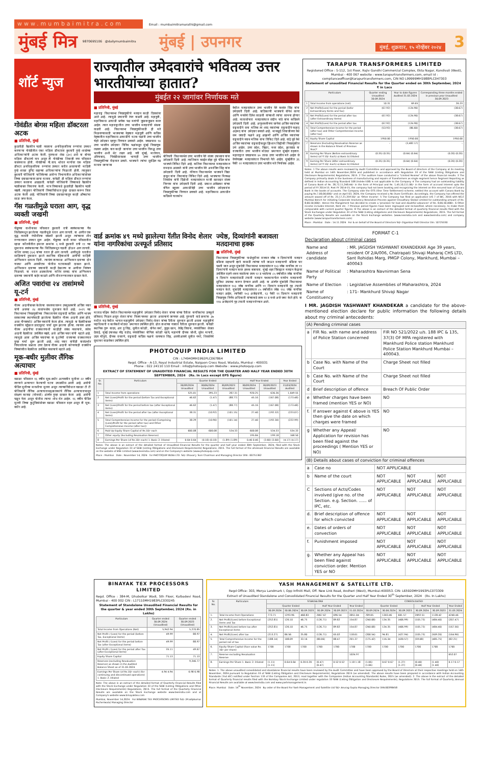www.mumbaimitra.com Email : mumbaimitramarathi@gmail.com
मुंबई मित्र 9870695106 @dailymumbaimitra मुंबई | उपनगर 3
मुंबई, शुक्रवार, १५ नोव्हेंबर २०२४
शॉर्ट न्युज
गोवंडीत बोगस महिला डॉक्टरला अटक
■ प्रतिनिधी, मुंबई
कुठलीही वैद्यकीय पदवी नसताना अनधिकृतरित्या रुग्णांवर उपचार करणाऱ्या गोवंडीतील एका महिला डॉक्टरला बुधवारी गुन्हे शाखेच्या अधिकाऱ्यांनी अटक केली. गुलफशा शेख (३०) असे या बोगस महिला डॉक्टरचे नाव असून ती गोवंडीच्या शिवाजी नगर परिसरात वास्तव्यास होती. गोवंडीच्या पी.वाय. थोरात मार्गावर एक महिला डॉक्टर अनधिकृतरित्या रुग्णांवर उपचार करीत असल्याची माहिती गुन्हे शाखा युनिट सहाच्या अधिकाऱ्यांना मिळाली होती. त्यानुसार बुधवारी पोलिसांनी पालिकेच्या आरोग्य विभागातील अधिकाऱ्यांसोबत तिच्या दवाखान्यावर छापा घातला. यावेळी ही महिला डॉक्टर रुग्णांवर उपचार करताना आढळली. यावेळी पोलिसांनी तिच्याकडे वैद्यकीय पदवीबाबत विचारणा केली. मात्र तिच्याकडे कुठलीही वैद्यकीय पदवी नव्हती. त्यानुसार पोलिसांनी तिच्याविरोधात गुन्हा दाखल करून तिला अटक केली आहे. पोलिसांनी तिच्या दवाखान्यातून काही औषधांचा साठा जप्त केला.
गॅस गळतीमुळे घराला आग, वृद्ध व्यक्ती जखमी
■ प्रतिनिधी, मुंबई
चेंबूरच्या वाशीनाका परिसरात बुधवारी रात्री स्वयंपाकाच्या गॅस सिलेंडरमधून झालेल्या गळतीमुळे घरात आग लागली. या आगीत एक वृद्ध व्यक्ती गंभीररित्या जखमी झाली असून त्यांच्यावर शीव रुग्णालयात उपचार सुरू आहेत. चेंबूरच्या वाशी नाका परिसरातील म्हाडा कॉलनीतील इमारत क्रमांक ६ मध्ये बुधवारी रात्री ११ च्या सुमारास स्वयंपाकाच्या गॅस सिलिंडरमधून गळती होऊन आग लागली. नाशिर सय्यद (६०) यांच्या घरात ही आग लागली. आगीमुळे घरातील साहित्याचे नुकसान झाले स्थानिक रहिवाशांनी आगीची माहिती अग्निशमन दलाला दिली. त्यानंतर तात्काळ अग्निशमन दलाच्या दोन गाड्या आणि आरसीएफ पोलीस घटनास्थळी दाखल झाले. अग्निशमन दलाच्या जवानांनी काही वेळातच या आगीवर नियंत्रण मिळवले. या घरात अडकलेल्या नाशिर सय्यद यांना अग्निशमन दलाच्या जवानांनी बाहेर काढले आणि शीव रुग्णालयात दाखल केले.
अजित पवारांचा २४ तासांमध्ये यू-टर्न
■ प्रतिनिधी, मुंबई
गौतम अदानींबाबत केलेल्या वक्तव्यावरून उपमुख्यमंत्री अजित पवार यांनी अवघ्या २४ तासांमध्येच घुमजाव केले आहे. २०१९ च्या विधानसभा निवडणुकीच्या निकालानंतर राष्ट्रवादी काँग्रेस आणि भाजप सरकारच्या स्थापनेसाठी झालेल्या बैठकीत गौतम अदानी हजर होते, असा गौप्यस्फोट अजित पवारांनी केला होता. त्यामुळे या बैठकीबाबत राजकीय वर्तुळात उलटसुलट चर्चा सुरू झाल्या होत्या. त्यानंतर आता गौतम अदानींचा राजकारणाशी काहीही संबंध नसल्याचे, तसेच अदानी बैठकीला उपस्थित नव्हते, असे अजित पवार यांनी म्हटले आहे. त्यामुळे आता अजित पवारांच्या या यू-टर्नची राज्याच्या राजकारणात पुन्हा चर्चा सुरू झाली आहे. शरद पवार यांनीही यासंदर्भात विचारलेल्या प्रश्नाला उत्तर देताना गौतम अदानी कोणत्याही राजकीय विषयांवरील बैठकीला उपस्थित नसल्याचे म्हटले आहे.
मूक-बधीर मुलीवर लैंगिक अत्याचार
■ प्रतिनिधी, मुंबई
वडाळा परिसरात १६ वर्षीय मूक-बधीर अल्पवयीन मुलीवर २२ वर्षीय तरुणाने अत्याचार केल्याची घटना उघडकीस आली आहे. आरोपी पीडित मुलीच्या मावशीचा मुलगा असून त्याच्याविरोधात वडाळा टी टी पोलिसांनी लैंगिक अत्याचारासह,बालकांचे लैंगिक अत्याचारापासून संरक्षण कायदा (पोक्सो) अंतर्गत गुन्हा दाखल केला आहे. आरोपी पळून गेला असून पोलीस त्याचा शोध घेत आहेत. १६ वर्षीय पीडित मुलगी तिच्या कुटुंबियांसोबत वडाळा परिसरात राहत असून ती मूक-बधीर आहे.
राज्यातील उमेदवारांचे भवितव्य उत्तर भारतीयांच्या हातात?
मुंबईत २२ जागांवर निर्णायक मते
■ प्रतिनिधी, मुंबई
महाराष्ट्र विधानसभा निवडणुकीचे मतदान काही दिवसांवर आले आहे. त्यामुळे प्रचाराची रंगत वाढली आहे. महायुती, महाविकास आघाडी प्रत्येक पक्ष मतांची जुळवाजुळव करत आहेत. त्यात महाराष्ट्रातील उत्तर भारतीय मतदारांची संख्या वाढली आहे. विधानसभा निवडणुकीसाठी ही मते मिळवण्यासाठी भाजपाच्या नेतृत्वात महायुती आणि काँग्रेस नेतृत्वातील महाविकास आघाडीचे घटक पक्षांनी उत्तर भारतीय चेहरे उमेदवार म्हणून रिंगणात उतरवले आहेत. जवळपास १४ उत्तर भारतीय उमेदवार विविध पक्षांकडून मुंबई निवडणूक लढवत आहेत. यात काही जागांवर उत्तर भारतीय विरुद्ध उत्तर भारतीय अशी थेट लढत आहे. नवी मुंबई, मालेगाव, औरंगाबाद, भिवंडीसारख्या भागाही उत्तर भारतीय निवडणुकीच्या मैदानात उतरले. भाजपाने त्यांचा सुरक्षित गड मानला जाणाऱ्या
बोरिवली विधानसभेत उत्तर भारतीय नेते संजय उपाध्याय यांना उमेदवारी दिली आहे. त्याशिवाय वसईत स्नेहा दुबे पंडित यांना भाजपने तिकिट दिले आहे. कलिना विधानसभा मतदारसंघात रामदास आठवले यांनी उत्तर भारतीय नेते अमरजित सिंह यांना उमेदवारी दिली आहे. गोरेगाव विधानसभेत भाजपाने विद्या ठाकूर यांना तिसऱ्यांदा तिकिट दिले आहे. भाजपाचा मित्रपक्ष शिवसेना यांनी दिंडोशी मतदारसंघात माजी खासदार संजय निरुपम यांना उमेदवारी दिली आहे. प्रकाश आंबेडकर यांच्या वंचित बहुजन आघाडीनेही उत्तर भारतीय उमेदवारांना निवडणुकीच्या रिंगणात उतरवले आहे. महाविकास आघाडीत काँग्रेसने चारकोप
येथील मतदारसंघात उत्तर भारतीय नेते यशवंत सिंह यांना उमेदवारी दिली आहे. याठिकाणी भाजपाचे योगेश सागर आणि मनसेचे दिनेश साळवी यांच्याशी त्यांचा सामना होणार आहे. नालासोपारा मतदारसंघात संदीप पांडे यांना काँग्रेसने उमेदवारी दिली आहे. अणुशक्तीनगर जागेवर अजित पवारांच्या राष्ट्रवादीने सना मलिक तर शरद पवारांच्या राष्ट्रवादीने फहाद अहमद यांना उमेदवार बनवले आहे. मानखुर्द शिवाजीनगर येथे सम जवादी पक्षाने अबु आझमी आणि अजित पवारांच्या राष्ट्रवादीने नवाब मलिक यांना तिकिट दिले आहे. वांद्रे पूर्व येथे अजित पवारांच्या राष्ट्रवादीकडून झिशान सिद्दीकी निवडणुकीत उभे आहेत. उत्तर प्रदेश, बिहार, मध्य प्रदेश, झारखंड या राज्यातील उत्तर भारतीय मोठ्या प्रमाणात मुंबईत राहतात. महाराष्ट्रात जवळपास ४० लाख उत्तर भारतीय मते आहेत जे वेगवेगळ्या मतदारसंघात विभागले गेले आहेत. मुंबईतील ३६ पैकी २२ मतदारसंघात उत्तर भारतीय मते निर्णायक आहेत.
TARAPUR TRANSFORMERS LIMITED
Registered Office : S-112, 1st Floor, Rajiv Gandhi Commercial Complex, Ekta Nagar, Kandivali (West), Mumbai - 400 067 website : www.tarapurtransformers.com, email id : complianceofficer@tarapurtransformers.com, CIN NO L99999MH1988PLC047303
Statement of unaudited Financial Results for the Quarter ended on 30th September, 2024 ₹ in Lacs
| Particulars | | Quarter ending Unaudited 30.09.2024 | Year to date figures Audited 31.03.2024 | Corresponding three months ended in previous year Unaudited 30.09.2023 |
| --- | --- | --- | --- | --- |
| 1 | Total Income from operations (net) | 10.31 | 69.65 | 26.23 |
| 2 | Net Profit/(Loss) for the period (befor Extraordinary Items and Tax) | (67.92) | (124.90) | (38.67) |
| 3 | Net Profit/(Loss) for the period after tax (after Extraordinary Items) | (67.92) | (124.90) | (38.67) |
| 4 | Net Profit/(Loss) for the period after tax | (67.92) | (124.90) | (38.67) |
| 5 | Total Comprehensive Income for the period (after tax) and Other Comprehensive Income (after tax) | (53.93) | (86.60) | (38.67) |
| 6 | Equity Share Capital | 1950.00 | 1950.00 | 1950.00 |
| 7 | Reserves (Excluding Revaluation Reserve as shown in the Balance Sheet of Previous Year)* | - | (3,482.17) | - |
| 8 | Earning Per Share (Before extraordinary items) (of ₹ 10/- Each) a) Basic b) Diluted | (0.35) (0.35) | (0.64) (0.64) | (0.20) (0.20) |
| 9 | Earning Per Share (After extraordinary items) (of ₹ 10/- Each) a) Basic b) Diluted | (0.35) (0.35) | (0.64) (0.64) | (0.20) (0.20) |
Notes: 1 The above results were reviewed by Audit Committee and approved by the Board of directors of the Company at its meeting held at Mumbai on 14th November,2024 and published in accordance with Regulation 33 of the SEBI (Listing Obligations and Disclosure Requirements) Regulations, 2015. 2 The auditors have conducted a "Limited Review" of the above financial results. 3 The Company primarily deals in the business of manufacturing and repairs of Transformers as single segment hence Segment Reporting as defined in Indian Accounting Standard 108 (Ind-As-108) is not applicable to the Company. 4 The company had an outstanding liability of Canara Bank of Rs. 28,72,11,248.44/- in the form of Principal and Rs. 1,45,10,111.06/- in the form of accrued interest upto the period of FY 2014-15. Post FY 2014-15, the company had not been booking and recognizing the interest on this secured loan of Canara Bank in the books of accounts. The Company vide the OTS (One Time Settlement) scheme, settled the account with Canara Bank by paying Rs.7,00,00,000/- and on April 03, 2024, the Company received a No Dues Certificate. Accordingly, the Company has offered the amount waved off of Rs. 23,17,21,359.50/- as 'Other Income'. 5 The Company has filed an application U/S 7 of IBC, 2016 with NCLT Mumbai Bench for initiating Corporate Insolvency Resolution Process against Choudhary Global Limited for outstanding amount of Rs. 8,66,50,000/-. Hence the Mangement has decided to create a 'provision for bad and doubtful advances' of Rs. 8,66,50,000/-. 6 Other income includes Interest, Rent etc. 7 Previous period figures have been regrouped and reclassified, where necessary, to make them comparable with current quarter figures. 8 The above is an extract of the detailed format of quarterly financial results filed with the Stock Exchanges under Regulation 33 of the SEBI (Listing obligations and Disclosure Requirements) Regulations, 2015. The full format of the Quarterly Results are available on the Stock Exchange websites. (www.nseindia.com and www.bseindia.com) and company website (www.tarapurtransformers.com)
Place : Mumbai Date : 14.11.2024 For & on behalf of the Board of Directors Sd/- Digambar Patil Director Din: 10725330
वार्ड क्रमांक ४९ मध्ये झालेल्या रॅलीत विनोद शेलार यांना नागरिकांचा उत्स्फूर्त प्रतिसाद
■ प्रतिनिधी, मुंबई
मालाड पश्चिम येथील विधानसभेत महायुतीचे उमेदवार विनोद शेलार यांच्या यांच्या रॅलीला नागरिकांचा उत्स्फूर्त प्रतिसाद मिळत असून शेलार यांचा विजय पक्का झाला असल्याचे जाणवत आहे. गुरुवारी वार्ड क्रमांक ३७ मधील मढ येथील भागात महायुतीचे उमेदवार विनोद शेलार यांच्या रॅलीला सुरुवात झाली असता महायुतीचे पदाधिकारी व कार्यकर्ते मोठ्या प्रमाणात उपस्थित होते. ढोल ताशांच्या गजरात रॅलीला सुरुवात झाली. यावेळी स्थानिक गुरू यादव, आर यु सिंह, सुनील कोळी, योगेश वर्मा, युनूस खान, तेजेंद्र तिवाना, नगरसेविका सेजल देसाई, मुंबई उपाध्यक्ष नरेंद्र राठोड, नगरसेविका योगिता कोळी म्हात्रे, महामंत्री दीपक जोशी, सुरेश मापारी, उदय चौगुले, दीपक रावराणे, राष्ट्रवादी काँग्रेस पक्षाचे सत्यपाल सिंह, आरपीआयचे सुनील गमरे, शिवसेनेचे सुधाकर वाळवेकर उपस्थित होते.
ज्येष्ठ, दिव्यांगांनी बजावला मतदानाचा हक्क
■ प्रतिनिधी, मुंबई
विधानसभा निवडणुकीच्या पार्श्वभूमीवर राज्यात ज्येष्ठ व दिव्यांगांनी मतदान प्रक्रिया सहभागी व्हावे यासाठी त्यांच्या घरी जाऊन मतदानाची प्रक्रिया पार पडली जात असून मुंबादेवी विधानसभा मतदारसंघात १०३ ज्येष्ठ नागरिक तर ११ दिव्यांगांनी मतदान करत हक्क बजावला. मुंबई शहर जिल्ह्यात मतदान केंद्रावर उपस्थित राहणे शक्य नसलेल्या प्रपत्र १२ ड भरलेल्या ८५ वर्षांवरील ज्येष्ठ नागरिक व दिव्यांग मतदारांसाठी टपाली मतदान पथकामार्फत घरपोच मतदानाची सुविधा उपलब्ध करून देण्यात आली आहे. या अंतर्गत मुंबादेवी विधानसभा मतदारसंघात १०३ ज्येष्ठ नागरिक आणि ११ दिव्यांग मतदारांनी गृह टपाली मतदान केले. मुंबादेवी मतदारसंघात ८५ वर्षांवरील ज्येष्ठ ११८ ज्येष्ठ नागरिक मतदार आहेत, त्यांपैकी १०३ अर्जदारांनी, १३ पैकी ११ दिव्यांग मतदारांनी निवडणूक निर्णय अधिकारी यांच्याकडे प्रपत्र १२ ड मध्ये अर्ज जमा केले होते. या ११४ अर्जदारांचे गृह टपाली मतदान घेण्यात आले.
PHOTOQUIP INDIA LIMITED
CIN : L74940MH1992PLC067864
Regd. Office - A-13, Royal Industrial Estate, Naigaon Cross Road, Wadala, Mumbai - 400031
Phone : 022 24110 110 Email : info@photoquip.com Website : www.photoquip.com
EXTRACT OF STATEMENT OF UNAUDITED FINANCIAL RESULTS FOR THE QUARTER AND HALF YEAR ENDED 30TH SEPTEMBER, 2024 (Rs. In Lacs except EPS figure)
| Sr. No. | Particulars | Quarter Ended | | | Half Year Ended | | Year Ended |
| --- | --- | --- | --- | --- | --- | --- | --- |
| | | 30/09/2024 Unaudited | 30/06/2024 Unaudited | 30/09/2023 Unaudited | 30/09/2024 Unaudited | 30/09/2023 Unaudited | 31/03/2024 Audited |
| 1 | Total Income from operations | 525.01 | 395.23 | 287.31 | 920.25 | 636.36 | 1,649.55 |
| 2 | Net (Loss)/Profit for the period (before Tax and Exceptional items) | 46.62 | (1.47) | (88.77) | 45.16 | (167.08) | (173.48) |
| 3 | Net (Loss)/Profit for the period before tax (after Exceptional items) | 46.62 | (1.47) | (88.77) | 45.16 | (167.08) | (173.48) |
| 4 | Net (Loss)/Profit for the period after tax (after Exceptional items) | 38.31 | (10.92) | (101.15) | 27.40 | (192.32) | (223.07) |
| 5 | Total Comprehensive Income for the period (Comprising (Loss)/Profit for the period (after tax) and Other Comprehensive Income (after tax)) | 38.29 | (10.90) | (101.14) | 27.40 | (192.30) | (222.99) |
| 6 | Paid Up Equity Share Capital of Rs.10/- each | 600.08 | 600.08 | 534.33 | 600.08 | 534.33 | 534.33 |
| 7 | Other equity (Excluding Revaluation Reserve) | | | | 195.84 | 199.18 | 168.50 |
| 8 | Earnings Per Share (of Rs.10/- each) 1. Basic 2. Diluted | 0.64 0.64 | (0.18) (0.18) | (1.89) (1.89) | 0.46 0.46 | (3.60) (3.60) | (4.17) (4.17) |
Notes: The above is an extract of the detailed format of Unaudited Financial Results for the quarter and half year ended 30th September, 2024, filed with the Stock Exchange under Regulation 33 of SEBI (Listing Obligations and Disclosure Requirements) Regulations, 2015. The full format of the aforesaid Financial Results are available on the website of BSE Limited (www.bseindia.com) and on the Company's website (www.photoquip.com).
Place : Mumbai Date : November 14, 2024 for PHOTOQUIP INDIA LTD. Sd/- Dhaval J. Soni Chairman and Managing Director DIN : 00751362
FORMAT C-1
Declaration about criminal cases
| Name and Address of candidate | : MR. JAGDISH YASHWANT KHANDEKAR Age 39 years, resident Of 2/A/006, Chatrapati Shivaji Maharaj CHS LTD, Sant Rohidas Marg, PMGP Colony, Mankhurd, Mumbai – 400043 |
| Name of Political Party | : Maharashtra Navnirman Sena |
| Name of Election | : Legislative Assemblies of Maharashtra, 2024 |
| Name of Constituency | : 171- Mankhurd Shivaji Nagar |
I MR. JAGDISH YASHWANT KHANDEKAR a candidate for the above- mentioned election declare for public information the following details about my criminal antecedents:
| (A) Pending criminal cases | | |
| --- | --- | --- |
| a | FIR No. with name and address of Police Station concerned | FIR NO 521/2022 u/s. 188 IPC & 135, 37(3) OF MPA registered with Mankhurd Police station Mankhurd Police Station Mankhurd Mumbai – 400043. |
| b | Case No. with Name of the Court | Charge Sheet not filled |
| b | Case No. with Name of the Court | Charge Sheet not filled |
| d | Brief description of offence | Breach Of Public Order |
| e | Whether charges have been framed (mention YES or NO) | NO |
| f. | If answer against € above is YES then give the date on which charges were framed | NO |
| g | Whether any Appeal/ Application for revision has been filed against the proceedings ( Mention YES or NO) | NO |
| (B) Details about cases of conviction for criminal offences | | | | |
| --- | --- | --- | --- | --- |
| a | Case no | NOT APPLICABLE | | |
| b | Name of the court | NOT APPLICABLE | NOT APPLICABLE | NOT APPLICABLE |
| C | Sections of Acts/Codes involved (give no. of the Section. e.g. Section. ...... of IPC, etc. | NOT APPLICABLE | NOT APPLICABLE | NOT APPLICABLE |
| d. | Brief description of offence for which convicted | NOT APPLICABLE | NOT APPLICABLE | NOT APPLICABLE |
| e. | Dates of orders of convection | NOT APPLICABLE | NOT APPLICABLE | NOT APPLICABLE |
| f. | Punishment imposed | NOT APPLICABLE | NOT APPLICABLE | NOT APPLICABLE |
| g. | Whether any Appeal has been filed against conviction order. Mention YES or NO | NOT APPLICABLE | NOT APPLICABLE | NOT APPLICABLE |
BINAYAK TEX PROCESSORS LIMITED
Regd. Office : 384-M, Dhabolkar Wadi, 5th Floor, Kalbadevi Road, Mumbai - 400 002 CIN : L17110MH1983PLC030245
Statement of Standalone Unaudited Financial Results for the quarter & year ended 30th September, 2024 (Rs. in Lakhs)
| Particulars | Quarter ended 30.09.2024 (Unaudited) | Quarter ended 30.09.2023 (Unaudited) |
| --- | --- | --- |
| Total Income from Operations (Net) | 5,942.94 | 5,270.85 |
| Net Profit / (Loss) for the period (before Tax, Exceptional items) | 49.99 | 88.97 |
| Net Profit / (Loss) for the period before Tax (after Exceptional items) | 49.99 | 88.97 |
| Net Profit / (Loss) for the period after Tax (after Exceptional items) | 35.11 | 49.67 |
| Equity Share Capital | 71.13 | 71.13 |
| Reserves (excluding Revaluation Reserve) as shown in the Audited Balance Sheet as of 31.03.2024 | | 9,246.77 |
| Earnings Per Share (of Rs.10/- each) (for continuing and discontinued operations) 1. Basic 2. Diluted | 4.94 4.94 | 6.98 6.98 |
Note: The above is an extract of the detailed format of Quarterly Financial Results filed with the Stock Exchange under Regulation 33 of the SEBI (Listing Obligations and Other Disclosure Requirements) Regulations, 2015. The full format of the Quarterly Financial Results are available on the Stock Exchange website www.bseindia.com and at Company's website www.binayaktex.com
Mumbai, November 14,2024 For BINAYAK TEX PROCESSORS LIMITED Sd/- (Pradipkumar Pacheriwala) Managing Director
YASH MANAGEMENT & SATELLITE LTD.
Regd Office: 303, Morya Landmark I, Opp Infiniti Mall, Off. New Link Road, Andheri (West), Mumbai-400053. CIN: L65920MH1993PLC073309
Extract of Unaudited Standalone and Consolidated Financial Results for the Quarter and Half Year Ended 30<sup>th</sup> September, 2024 (Rs. In Lakhs)
| Sr. No. | Particulars | STANDALONE | | | | | | CONSOLIDATED | | | | | |
| --- | --- | --- | --- | --- | --- | --- | --- | --- | --- | --- | --- | --- | --- |
| | | Quarter Ended | | | Half Year Ended | | Year Ended | Quarter Ended | | | Half Year Ended | | Year Ended |
| | | 30.09.2024 | 30.06.2024 | 30.09.2023 | 30.09.2024 | 30.09.2023 | 31.03.2024 | 30.09.2024 | 30.06.2024 | 30.09.2023 | 30.09.2024 | 30.09.2023 | 31.03.2024 |
| 1. | Total Income from Operations | 773.71 | 1293.96 | 468.83 | 2067.67 | 696.54 | 3851.04 | 789.05 | 1303.46 | 601.57 | 2092.51 | 1128.42 | 4240.46 |
| 2. | Net Profit/(Loss) before Exceptional items and Tax | (252.81) | 126.10 | 46.75 | (126.71) | 89.82 | 154.87 | (240.08) | 134.35 | (406.99) | (105.73) | (484.40) | (207.47) |
| 3. | Net Profit/(Loss) before tax after Exceptional items | (252.81) | 126.10 | 46.75 | (126.71) | 89.82 | 154.87 | (240.08) | 134.35 | (406.99) | (105.73) | (484.40) | (167.56) |
| 4. | Net Profit/(Loss) after tax | (213.27) | 86.56 | 25.80 | (126.71) | 65.02 | 118.61 | (200.54) | 94.81 | (427.94) | (105.73) | (509.20) | (164.96) |
| 5. | Total Comprehensive Income for the period net of tax | (188.14) | 108.09 | 33.16 | (80.06) | 88.47 | 201.37 | (175.42) | 116.34 | (420.57) | (59.08) | (485.75) | (82.21) |
| 6. | Equity Share Capital (Face value Rs. 10/- per share) | 1700 | 1700 | 1700 | 1700 | 1700 | 1700 | 1700 | 1700 | 1700 | 1700 | 1700 | 1700 |
| 7. | Reserve excluding Revaluation Reserve | | | | | | 1024.97 | | | | | | 652.07 |
| 8. | Earnings Per Share 1. Basic 2. Diluted | (1.11) (1.11) | 0.64 0.64 | 0.20 0.20 | (0.47) (0.47) | 0.52 0.52 | 1.18 1.18 | (1.06) (1.06) | 0.67 0.67 | (1.27) (1.27) | (0.40) (0.40) | (1.40) (1.40) | 0.17 0.17 |
Notes: 1. The above unaudited consolidated and standalone financial results have been reviewed by the Audit Committee and have been approved by the Board of Directors at their respective meetings held on 14th November, 2024 pursuant to Regulation 33 of SEBI (Listing Obligation and Disclosure Requirements), Regulations 2015 (as amended). The above results have been prepared in accordance with Indian Accounting Standards ('Ind AS') notified under Section 133 of the Companies Act, 2013, read together with the Companies (Indian Accounting Standards) Rules, 2015 (as amended). 2. The above is the extract of the detailed format of Quarterly financial results filed with the Bombay Stock Exchange Limited under regulation 33 SEBI (Listing Obligation and Disclosure Requirements), Regulations 2015. The full format of Quarterly /Annual Financial Results are available at www.bseindia.com and www.yashmanagement.in.
Place: Mumbai Date: 14<sup>th</sup> November, 2024 By order of the Board For Yash Management and Satellite Ltd Sd/- Anurag Gupta Managing Director DIN:00398458